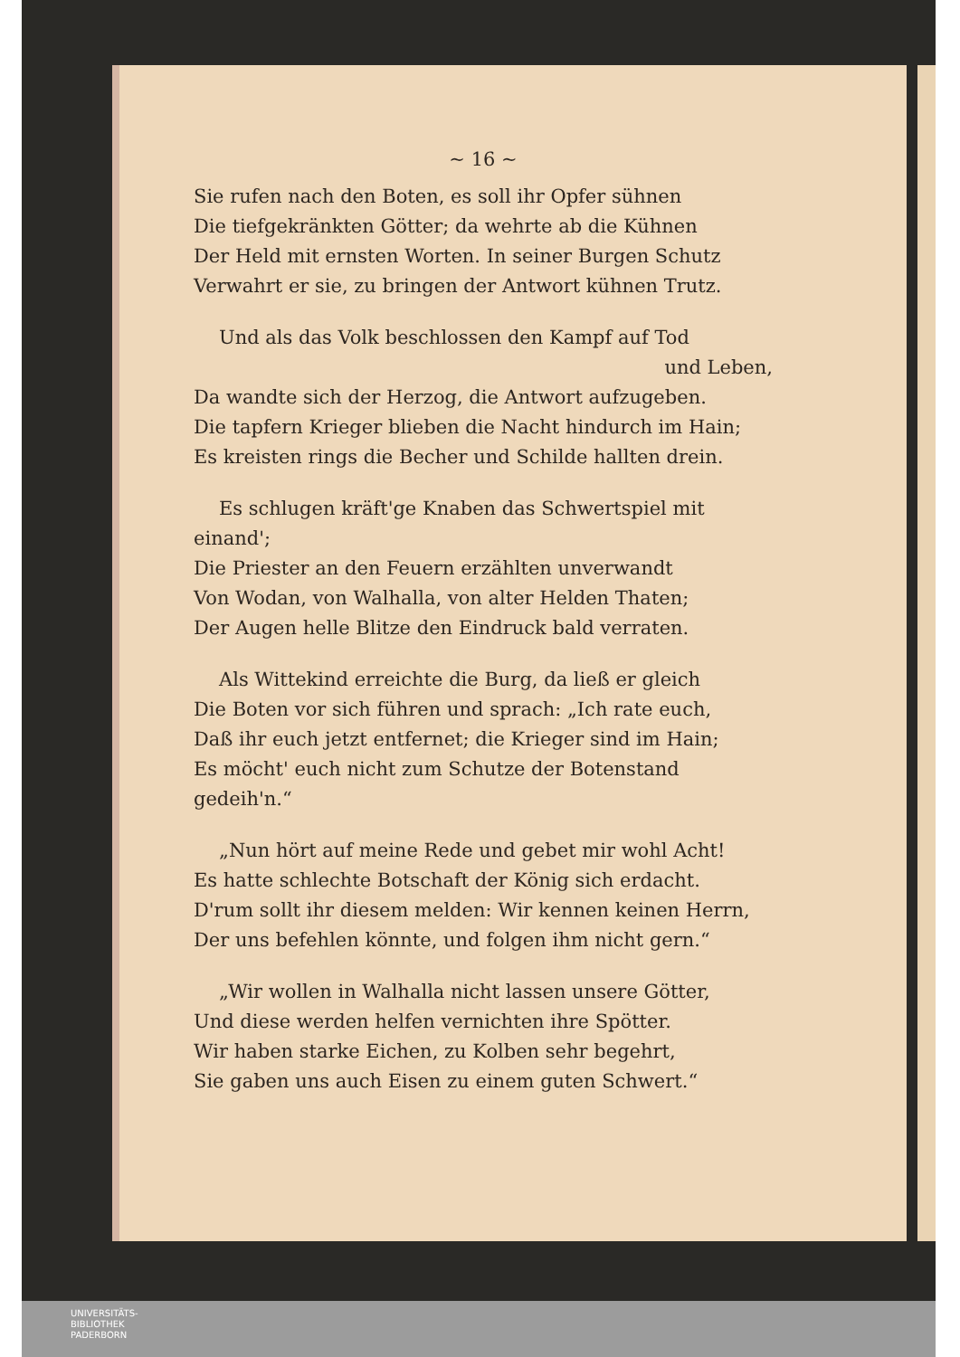~ 16 ~
Sie rufen nach den Boten, es soll ihr Opfer sühnen
Die tiefgekränkten Götter; da wehrte ab die Kühnen
Der Held mit ernsten Worten. In seiner Burgen Schutz
Verwahrt er sie, zu bringen der Antwort kühnen Trutz.
Und als das Volk beschlossen den Kampf auf Tod
und Leben,
Da wandte sich der Herzog, die Antwort aufzugeben.
Die tapfern Krieger blieben die Nacht hindurch im Hain;
Es kreisten rings die Becher und Schilde hallten drein.
Es schlugen kräft'ge Knaben das Schwertspiel mit einand';
Die Priester an den Feuern erzählten unverwandt
Von Wodan, von Walhalla, von alter Helden Thaten;
Der Augen helle Blitze den Eindruck bald verraten.
Als Wittekind erreichte die Burg, da ließ er gleich
Die Boten vor sich führen und sprach: „Ich rate euch,
Daß ihr euch jetzt entfernet; die Krieger sind im Hain;
Es möcht' euch nicht zum Schutze der Botenstand gedeih'n.“
„Nun hört auf meine Rede und gebet mir wohl Acht!
Es hatte schlechte Botschaft der König sich erdacht.
D'rum sollt ihr diesem melden: Wir kennen keinen Herrn,
Der uns befehlen könnte, und folgen ihm nicht gern.“
„Wir wollen in Walhalla nicht lassen unsere Götter,
Und diese werden helfen vernichten ihre Spötter.
Wir haben starke Eichen, zu Kolben sehr begehrt,
Sie gaben uns auch Eisen zu einem guten Schwert.“
UNIVERSITÄTS-
BIBLIOTHEK
PADERBORN